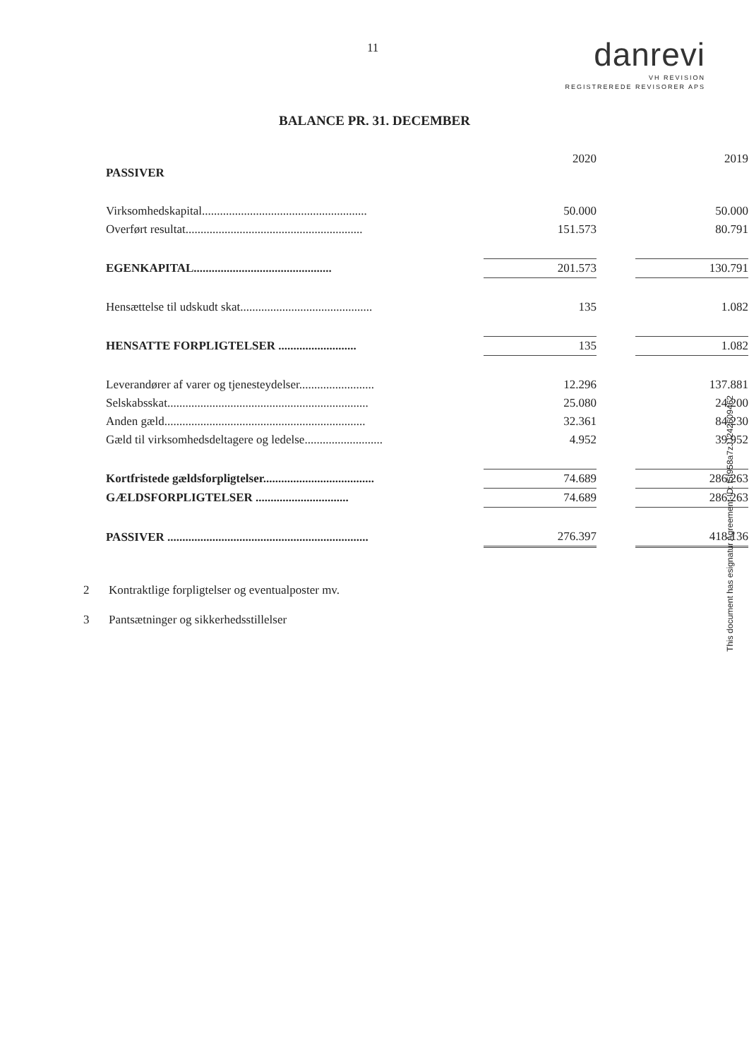11
danrevi
VH REVISION
REGISTREREDE REVISORER APS
BALANCE PR. 31. DECEMBER
| PASSIVER | | 2020 | | 2019 |
| --- | --- | --- | --- | --- |
| Virksomhedskapital....................................................... | | 50.000 | | 50.000 |
| Overført resultat........................................................... | | 151.573 | | 80.791 |
| EGENKAPITAL.............................................. | | 201.573 | | 130.791 |
| Hensættelse til udskudt skat............................................ | | 135 | | 1.082 |
| HENSATTE FORPLIGTELSER .......................... | | 135 | | 1.082 |
| Leverandører af varer og tjenesteydelser......................... | | 12.296 | | 137.881 |
| Selskabsskat................................................................... | | 25.080 | | 24.200 |
| Anden gæld................................................................... | | 32.361 | | 84.230 |
| Gæld til virksomhedsdeltagere og ledelse.......................... | | 4.952 | | 39.952 |
| Kortfristede gældsforpligtelser..................................... | | 74.689 | | 286.263 |
| GÆLDSFORPLIGTELSER ............................... | | 74.689 | | 286.263 |
| PASSIVER ................................................................... | | 276.397 | | 418.136 |
2 Kontraktlige forpligtelser og eventualposter mv.
3 Pantsætninger og sikkerhedsstillelser
This document has esignatur Agreement-ID: f5f958a7zJJ242609462